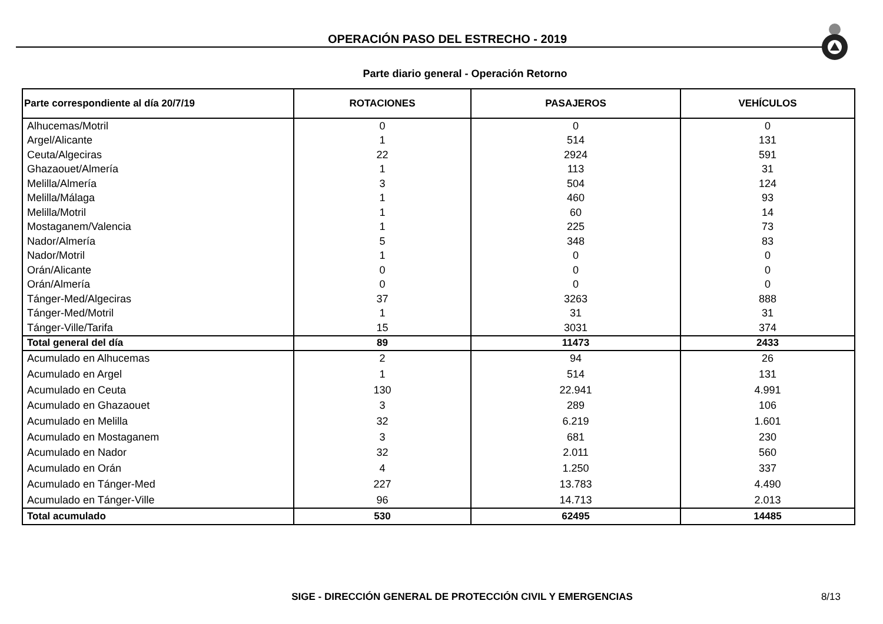OPERACIÓN PASO DEL ESTRECHO - 2019
Parte diario general - Operación Retorno
| Parte correspondiente al día 20/7/19 | ROTACIONES | PASAJEROS | VEHÍCULOS |
| --- | --- | --- | --- |
| Alhucemas/Motril | 0 | 0 | 0 |
| Argel/Alicante | 1 | 514 | 131 |
| Ceuta/Algeciras | 22 | 2924 | 591 |
| Ghazaouet/Almería | 1 | 113 | 31 |
| Melilla/Almería | 3 | 504 | 124 |
| Melilla/Málaga | 1 | 460 | 93 |
| Melilla/Motril | 1 | 60 | 14 |
| Mostaganem/Valencia | 1 | 225 | 73 |
| Nador/Almería | 5 | 348 | 83 |
| Nador/Motril | 1 | 0 | 0 |
| Orán/Alicante | 0 | 0 | 0 |
| Orán/Almería | 0 | 0 | 0 |
| Tánger-Med/Algeciras | 37 | 3263 | 888 |
| Tánger-Med/Motril | 1 | 31 | 31 |
| Tánger-Ville/Tarifa | 15 | 3031 | 374 |
| Total general del día | 89 | 11473 | 2433 |
| Acumulado en Alhucemas | 2 | 94 | 26 |
| Acumulado en Argel | 1 | 514 | 131 |
| Acumulado en Ceuta | 130 | 22.941 | 4.991 |
| Acumulado en Ghazaouet | 3 | 289 | 106 |
| Acumulado en Melilla | 32 | 6.219 | 1.601 |
| Acumulado en Mostaganem | 3 | 681 | 230 |
| Acumulado en Nador | 32 | 2.011 | 560 |
| Acumulado en Orán | 4 | 1.250 | 337 |
| Acumulado en Tánger-Med | 227 | 13.783 | 4.490 |
| Acumulado en Tánger-Ville | 96 | 14.713 | 2.013 |
| Total acumulado | 530 | 62495 | 14485 |
SIGE - DIRECCIÓN GENERAL DE PROTECCIÓN CIVIL Y EMERGENCIAS
8/13